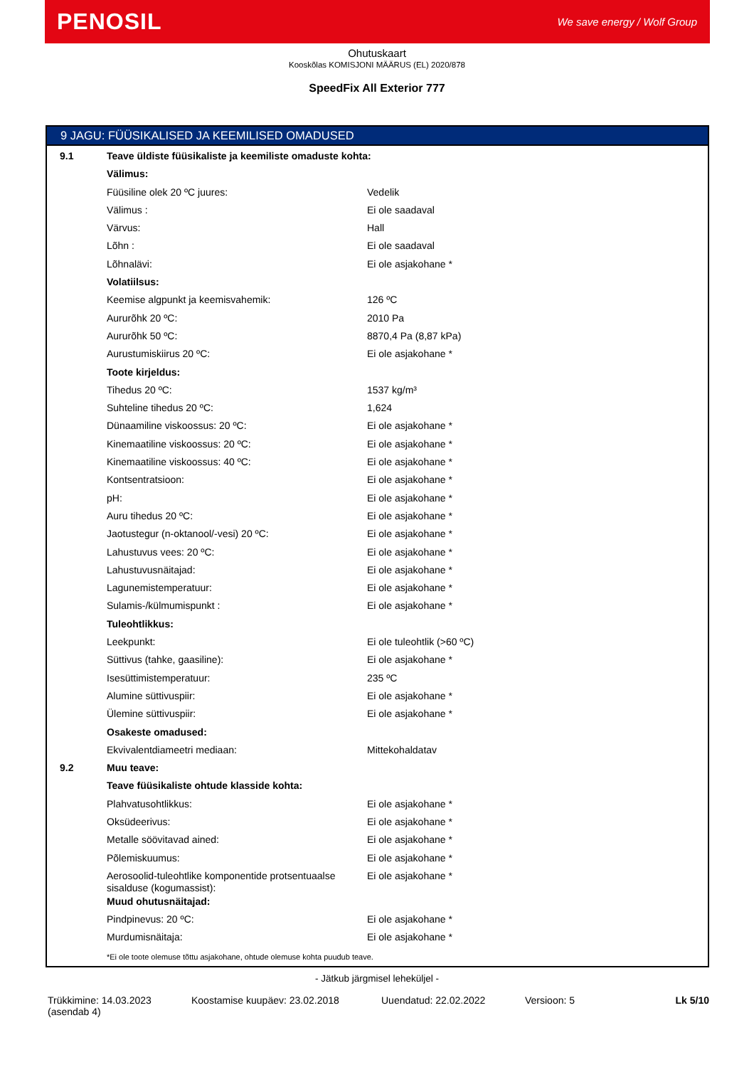PENOSIL We save energy / Wolf Group
Ohutuskaart
Kooskõlas KOMISJONI MÄÄRUS (EL) 2020/878
SpeedFix All Exterior 777
9 JAGU: FÜÜSIKALISED JA KEEMILISED OMADUSED
| 9.1 | Teave üldiste füüsikaliste ja keemiliste omaduste kohta: | |
| | Välimus: | |
| | Füüsiline olek 20 ºC juures: | Vedelik |
| | Välimus : | Ei ole saadaval |
| | Värvus: | Hall |
| | Lõhn : | Ei ole saadaval |
| | Lõhnalävi: | Ei ole asjakohane * |
| | Volatiilsus: | |
| | Keemise algpunkt ja keemisvahemik: | 126 ºC |
| | Aururõhk 20 ºC: | 2010 Pa |
| | Aururõhk 50 ºC: | 8870,4 Pa (8,87 kPa) |
| | Aurustumiskiirus 20 ºC: | Ei ole asjakohane * |
| | Toote kirjeldus: | |
| | Tihedus 20 ºC: | 1537 kg/m³ |
| | Suhteline tihedus 20 ºC: | 1,624 |
| | Dünaamiline viskoossus: 20 ºC: | Ei ole asjakohane * |
| | Kinemaatiline viskoossus: 20 ºC: | Ei ole asjakohane * |
| | Kinemaatiline viskoossus: 40 ºC: | Ei ole asjakohane * |
| | Kontsentratsioon: | Ei ole asjakohane * |
| | pH: | Ei ole asjakohane * |
| | Auru tihedus 20 ºC: | Ei ole asjakohane * |
| | Jaotustegur (n-oktanool/-vesi) 20 ºC: | Ei ole asjakohane * |
| | Lahustuvus vees: 20 ºC: | Ei ole asjakohane * |
| | Lahustuvusnäitajad: | Ei ole asjakohane * |
| | Lagunemistemperatuur: | Ei ole asjakohane * |
| | Sulamis-/külmumispunkt : | Ei ole asjakohane * |
| | Tuleohtlikkus: | |
| | Leekpunkt: | Ei ole tuleohtlik (>60 ºC) |
| | Süttivus (tahke, gaasiline): | Ei ole asjakohane * |
| | Isesüttimistemperatuur: | 235 ºC |
| | Alumine süttivuspiir: | Ei ole asjakohane * |
| | Ülemine süttivuspiir: | Ei ole asjakohane * |
| | Osakeste omadused: | |
| | Ekvivalentdiameetri mediaan: | Mittekohaldatav |
| 9.2 | Muu teave: | |
| | Teave füüsikaliste ohtude klasside kohta: | |
| | Plahvatusohtlikkus: | Ei ole asjakohane * |
| | Oksüdeerivus: | Ei ole asjakohane * |
| | Metalle söövitavad ained: | Ei ole asjakohane * |
| | Põlemiskuumus: | Ei ole asjakohane * |
| | Aerosoolid-tuleohtlike komponentide protsentuaalse sisalduse (kogumassist): | Ei ole asjakohane * |
| | Muud ohutusnäitajad: | |
| | Pindpinevus: 20 ºC: | Ei ole asjakohane * |
| | Murdumisnäitaja: | Ei ole asjakohane * |
*Ei ole toote olemuse tõttu asjakohane, ohtude olemuse kohta puudub teave.
- Jätkub järgmisel leheküljel -
Trükkimine: 14.03.2023
(asendab 4)
Koostamise kuupäev: 23.02.2018 Uuendatud: 22.02.2022 Versioon: 5 Lk 5/10